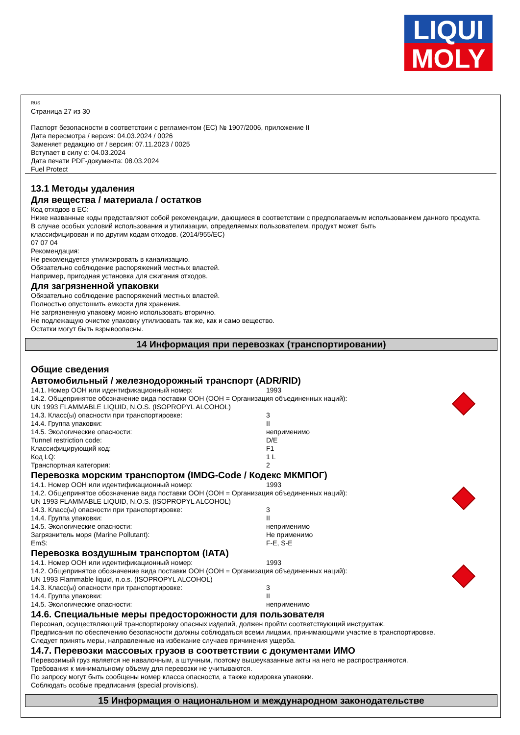LIQUI
MOLY
RUS
Страница 27 из 30
Паспорт безопасности в соответствии с регламентом (ЕС) № 1907/2006, приложение II
Дата пересмотра / версия: 04.03.2024 / 0026
Заменяет редакцию от / версия: 07.11.2023 / 0025
Вступает в силу с: 04.03.2024
Дата печати PDF-документа: 08.03.2024
Fuel Protect
13.1 Методы удаления
Для вещества / материала / остатков
Код отходов в ЕС:
Ниже названные коды представляют собой рекомендации, дающиеся в соответствии с предполагаемым использованием данного продукта.
В случае особых условий использования и утилизации, определяемых пользователем, продукт может быть
классифицирован и по другим кодам отходов. (2014/955/EC)
07 07 04
Рекомендация:
Не рекомендуется утилизировать в канализацию.
Обязательно соблюдение распоряжений местных властей.
Например, пригодная установка для сжигания отходов.
Для загрязненной упаковки
Обязательно соблюдение распоряжений местных властей.
Полностью опустошить емкости для хранения.
Не загрязненную упаковку можно использовать вторично.
Не подлежащую очистке упаковку утилизовать так же, как и само вещество.
Остатки могут быть взрывоопасны.
14 Информация при перевозках (транспортировании)
Общие сведения
Автомобильный / железнодорожный транспорт (ADR/RID)
| 14.1. Номер ООН или идентификационный номер: | 1993 |
| 14.2. Общепринятое обозначение вида поставки ООН (ООН = Организация объединенных наций): | |
| UN 1993 FLAMMABLE LIQUID, N.O.S. (ISOPROPYL ALCOHOL) | |
| 14.3. Класс(ы) опасности при транспортировке: | 3 |
| 14.4. Группа упаковки: | II |
| 14.5. Экологические опасности: | неприменимо |
| Tunnel restriction code: | D/E |
| Классифицирующий код: | F1 |
| Код LQ: | 1 L |
| Транспортная категория: | 2 |
Перевозка морским транспортом (IMDG-Code / Кодекс МКМПОГ)
| 14.1. Номер ООН или идентификационный номер: | 1993 |
| 14.2. Общепринятое обозначение вида поставки ООН (ООН = Организация объединенных наций): | |
| UN 1993 FLAMMABLE LIQUID, N.O.S. (ISOPROPYL ALCOHOL) | |
| 14.3. Класс(ы) опасности при транспортировке: | 3 |
| 14.4. Группа упаковки: | II |
| 14.5. Экологические опасности: | неприменимо |
| Загрязнитель моря (Marine Pollutant): | Не применимо |
| EmS: | F-E, S-E |
Перевозка воздушным транспортом (IATA)
| 14.1. Номер ООН или идентификационный номер: | 1993 |
| 14.2. Общепринятое обозначение вида поставки ООН (ООН = Организация объединенных наций): | |
| UN 1993 Flammable liquid, n.o.s. (ISOPROPYL ALCOHOL) | |
| 14.3. Класс(ы) опасности при транспортировке: | 3 |
| 14.4. Группа упаковки: | II |
| 14.5. Экологические опасности: | неприменимо |
14.6. Специальные меры предосторожности для пользователя
Персонал, осуществляющий транспортировку опасных изделий, должен пройти соответствующий инструктаж.
Предписания по обеспечению безопасности должны соблюдаться всеми лицами, принимающими участие в транспортировке.
Следует принять меры, направленные на избежание случаев причинения ущерба.
14.7. Перевозки массовых грузов в соответствии с документами ИМО
Перевозимый груз является не навалочным, а штучным, поэтому вышеуказанные акты на него не распространяются.
Требования к минимальному объему для перевозки не учитываются.
По запросу могут быть сообщены номер класса опасности, а также кодировка упаковки.
Соблюдать особые предписания (special provisions).
15 Информация о национальном и международном законодательстве